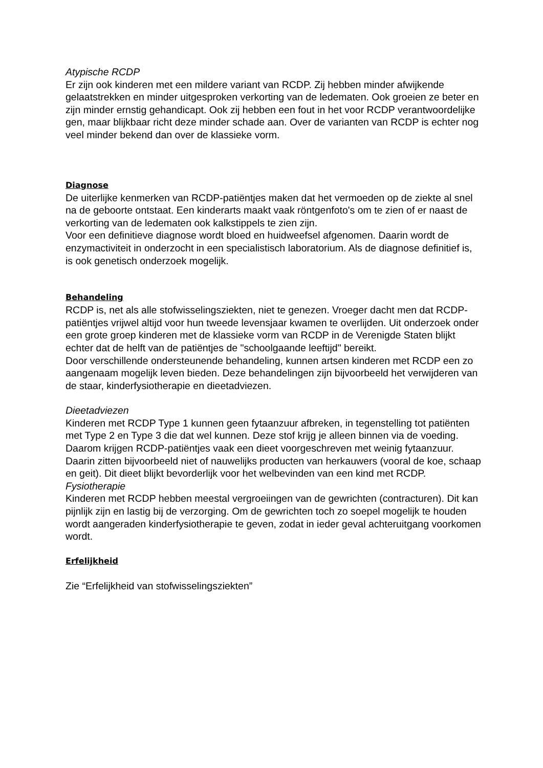Atypische RCDP
Er zijn ook kinderen met een mildere variant van RCDP. Zij hebben minder afwijkende gelaatstrekken en minder uitgesproken verkorting van de ledematen. Ook groeien ze beter en zijn minder ernstig gehandicapt. Ook zij hebben een fout in het voor RCDP verantwoordelijke gen, maar blijkbaar richt deze minder schade aan. Over de varianten van RCDP is echter nog veel minder bekend dan over de klassieke vorm.
Diagnose
De uiterlijke kenmerken van RCDP-patiëntjes maken dat het vermoeden op de ziekte al snel na de geboorte ontstaat. Een kinderarts maakt vaak röntgenfoto's om te zien of er naast de verkorting van de ledematen ook kalkstippels te zien zijn.
Voor een definitieve diagnose wordt bloed en huidweefsel afgenomen. Daarin wordt de enzymactiviteit in onderzocht in een specialistisch laboratorium. Als de diagnose definitief is, is ook genetisch onderzoek mogelijk.
Behandeling
RCDP is, net als alle stofwisselingsziekten, niet te genezen. Vroeger dacht men dat RCDP-patiëntjes vrijwel altijd voor hun tweede levensjaar kwamen te overlijden. Uit onderzoek onder een grote groep kinderen met de klassieke vorm van RCDP in de Verenigde Staten blijkt echter dat de helft van de patiëntjes de "schoolgaande leeftijd" bereikt.
Door verschillende ondersteunende behandeling, kunnen artsen kinderen met RCDP een zo aangenaam mogelijk leven bieden. Deze behandelingen zijn bijvoorbeeld het verwijderen van de staar, kinderfysiotherapie en dieetadviezen.
Dieetadviezen
Kinderen met RCDP Type 1 kunnen geen fytaanzuur afbreken, in tegenstelling tot patiënten met Type 2 en Type 3 die dat wel kunnen. Deze stof krijg je alleen binnen via de voeding. Daarom krijgen RCDP-patiëntjes vaak een dieet voorgeschreven met weinig fytaanzuur. Daarin zitten bijvoorbeeld niet of nauwelijks producten van herkauwers (vooral de koe, schaap en geit). Dit dieet blijkt bevorderlijk voor het welbevinden van een kind met RCDP.
Fysiotherapie
Kinderen met RCDP hebben meestal vergroeiingen van de gewrichten (contracturen). Dit kan pijnlijk zijn en lastig bij de verzorging. Om de gewrichten toch zo soepel mogelijk te houden wordt aangeraden kinderfysiotherapie te geven, zodat in ieder geval achteruitgang voorkomen wordt.
Erfelijkheid
Zie “Erfelijkheid van stofwisselingsziekten”